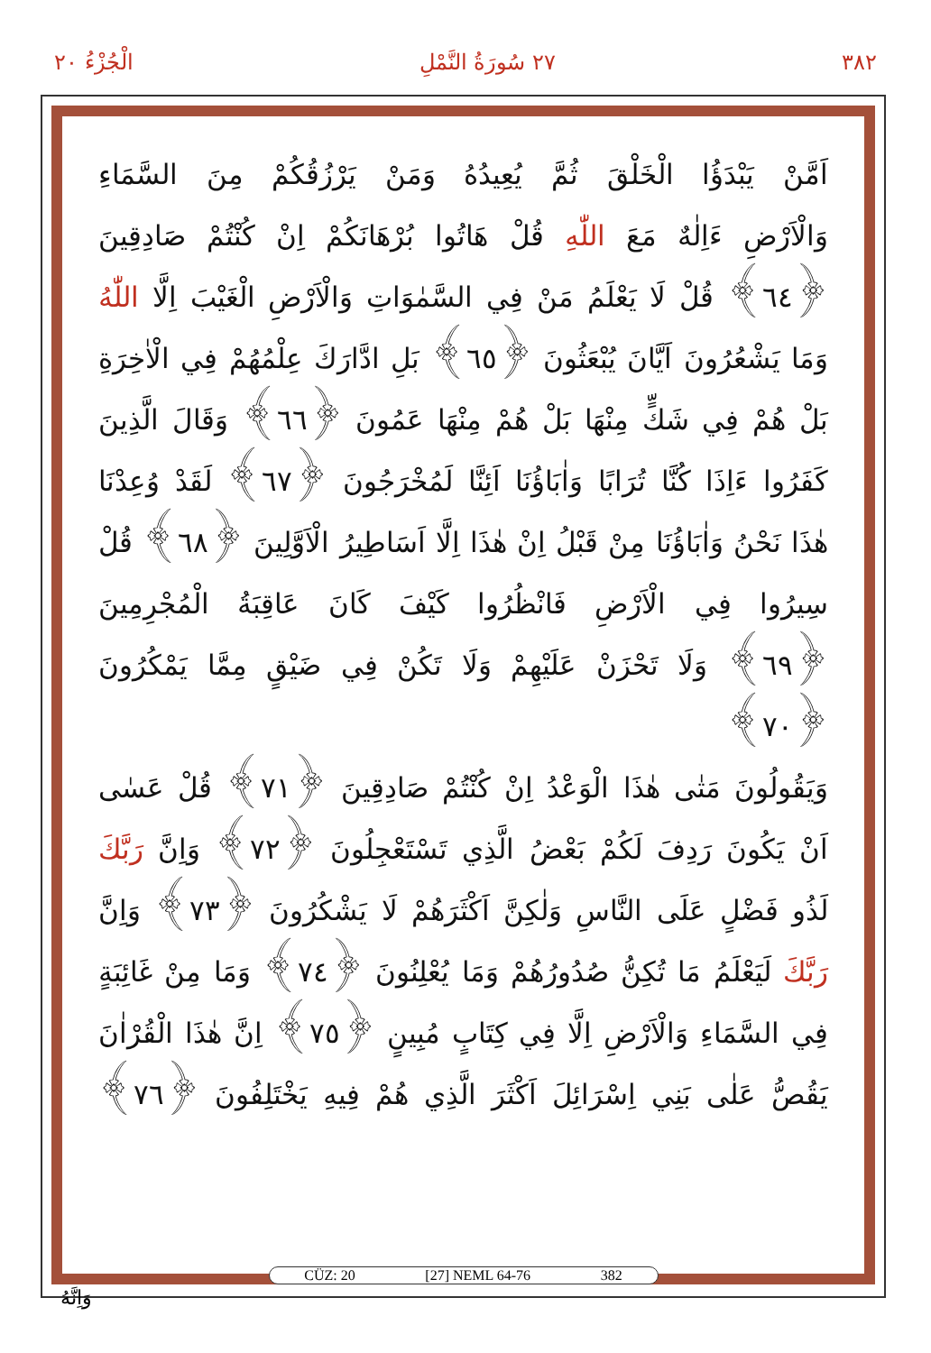٣٨٢ ٢٧ سُورَةُ النَّمْلِ الْجُزْءُ ٢٠
اَمَّنْ يَبْدَؤُا الْخَلْقَ ثُمَّ يُعِيدُهُ وَمَنْ يَرْزُقُكُمْ مِنَ السَّمَاءِ
وَالْاَرْضِ ءَاِلٰهٌ مَعَ اللّٰهِ قُلْ هَاتُوا بُرْهَانَكُمْ اِنْ كُنْتُمْ صَادِقِينَ
﴿٦٤﴾ قُلْ لَا يَعْلَمُ مَنْ فِي السَّمٰوَاتِ وَالْاَرْضِ الْغَيْبَ اِلَّا اللّٰهُ
وَمَا يَشْعُرُونَ اَيَّانَ يُبْعَثُونَ ﴿٦٥﴾ بَلِ ادَّارَكَ عِلْمُهُمْ فِي الْاٰخِرَةِ
بَلْ هُمْ فِي شَكٍّ مِنْهَا بَلْ هُمْ مِنْهَا عَمُونَ ﴿٦٦﴾ وَقَالَ الَّذِينَ
كَفَرُوا ءَاِذَا كُنَّا تُرَابًا وَاٰبَاؤُنَا اَئِنَّا لَمُخْرَجُونَ ﴿٦٧﴾ لَقَدْ وُعِدْنَا
هٰذَا نَحْنُ وَاٰبَاؤُنَا مِنْ قَبْلُ اِنْ هٰذَا اِلَّا اَسَاطِيرُ الْاَوَّلِينَ ﴿٦٨﴾ قُلْ
سِيرُوا فِي الْاَرْضِ فَانْظُرُوا كَيْفَ كَانَ عَاقِبَةُ الْمُجْرِمِينَ
﴿٦٩﴾ وَلَا تَحْزَنْ عَلَيْهِمْ وَلَا تَكُنْ فِي ضَيْقٍ مِمَّا يَمْكُرُونَ ﴿٧٠﴾
وَيَقُولُونَ مَتٰى هٰذَا الْوَعْدُ اِنْ كُنْتُمْ صَادِقِينَ ﴿٧١﴾ قُلْ عَسٰى
اَنْ يَكُونَ رَدِفَ لَكُمْ بَعْضُ الَّذِي تَسْتَعْجِلُونَ ﴿٧٢﴾ وَاِنَّ رَبَّكَ
لَذُو فَضْلٍ عَلَى النَّاسِ وَلٰكِنَّ اَكْثَرَهُمْ لَا يَشْكُرُونَ ﴿٧٣﴾ وَاِنَّ
رَبَّكَ لَيَعْلَمُ مَا تُكِنُّ صُدُورُهُمْ وَمَا يُعْلِنُونَ ﴿٧٤﴾ وَمَا مِنْ غَائِبَةٍ
فِي السَّمَاءِ وَالْاَرْضِ اِلَّا فِي كِتَابٍ مُبِينٍ ﴿٧٥﴾ اِنَّ هٰذَا الْقُرْاٰنَ
يَقُصُّ عَلٰى بَنِي اِسْرَائِلَ اَكْثَرَ الَّذِي هُمْ فِيهِ يَخْتَلِفُونَ ﴿٧٦﴾
CÜZ: 20 [27] NEML 64-76 382
وَاِنَّهُ